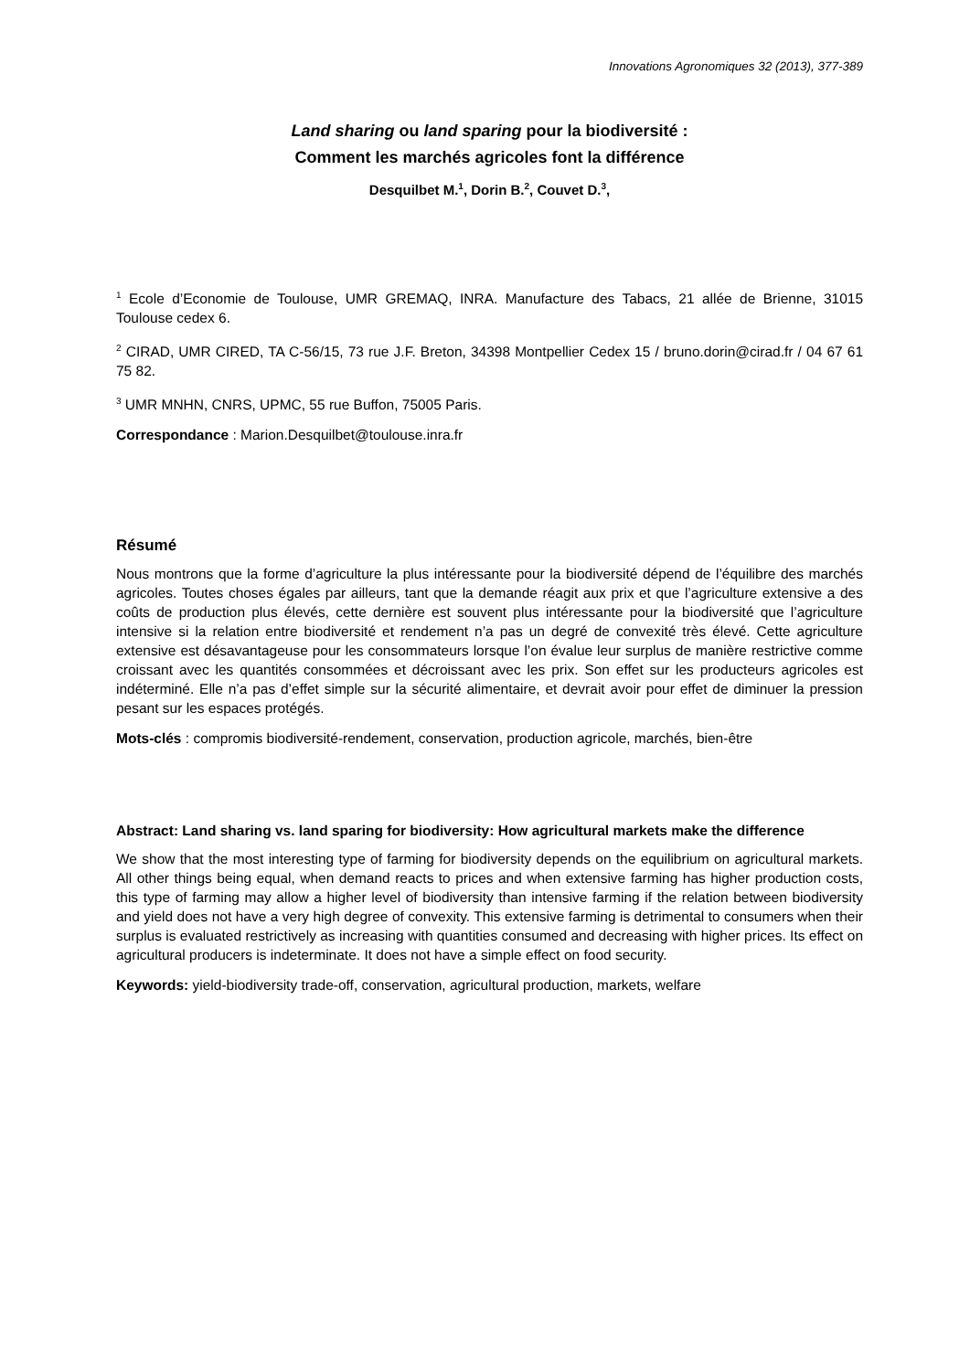Innovations Agronomiques 32 (2013), 377-389
Land sharing ou land sparing pour la biodiversité :
Comment les marchés agricoles font la différence
Desquilbet M.<sup>1</sup>, Dorin B.<sup>2</sup>, Couvet D.<sup>3</sup>,
<sup>1</sup> Ecole d’Economie de Toulouse, UMR GREMAQ, INRA. Manufacture des Tabacs, 21 allée de Brienne, 31015 Toulouse cedex 6.
<sup>2</sup> CIRAD, UMR CIRED, TA C-56/15, 73 rue J.F. Breton, 34398 Montpellier Cedex 15 / bruno.dorin@cirad.fr / 04 67 61 75 82.
<sup>3</sup> UMR MNHN, CNRS, UPMC, 55 rue Buffon, 75005 Paris.
Correspondance : Marion.Desquilbet@toulouse.inra.fr
Résumé
Nous montrons que la forme d’agriculture la plus intéressante pour la biodiversité dépend de l’équilibre des marchés agricoles. Toutes choses égales par ailleurs, tant que la demande réagit aux prix et que l’agriculture extensive a des coûts de production plus élevés, cette dernière est souvent plus intéressante pour la biodiversité que l’agriculture intensive si la relation entre biodiversité et rendement n’a pas un degré de convexité très élevé. Cette agriculture extensive est désavantageuse pour les consommateurs lorsque l’on évalue leur surplus de manière restrictive comme croissant avec les quantités consommées et décroissant avec les prix. Son effet sur les producteurs agricoles est indéterminé. Elle n’a pas d’effet simple sur la sécurité alimentaire, et devrait avoir pour effet de diminuer la pression pesant sur les espaces protégés.
Mots-clés : compromis biodiversité-rendement, conservation, production agricole, marchés, bien-être
Abstract: Land sharing vs. land sparing for biodiversity: How agricultural markets make the difference
We show that the most interesting type of farming for biodiversity depends on the equilibrium on agricultural markets. All other things being equal, when demand reacts to prices and when extensive farming has higher production costs, this type of farming may allow a higher level of biodiversity than intensive farming if the relation between biodiversity and yield does not have a very high degree of convexity. This extensive farming is detrimental to consumers when their surplus is evaluated restrictively as increasing with quantities consumed and decreasing with higher prices. Its effect on agricultural producers is indeterminate. It does not have a simple effect on food security.
Keywords: yield-biodiversity trade-off, conservation, agricultural production, markets, welfare